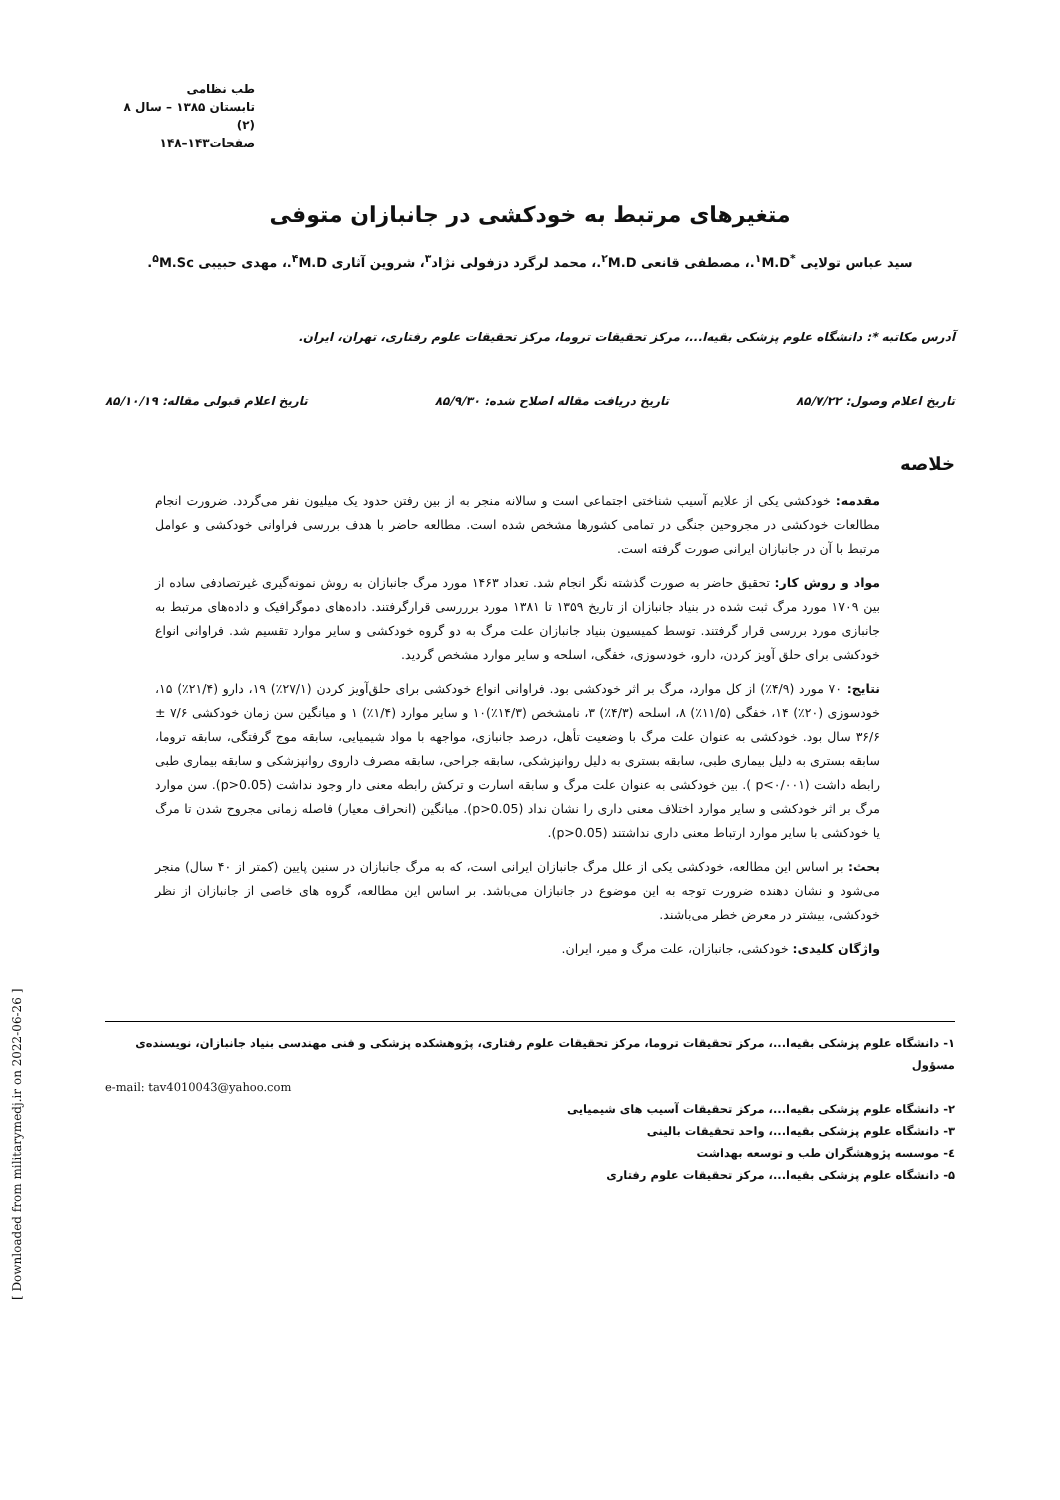طب نظامی
تابستان ۱۳۸۵ – سال ۸ (۲)
صفحات۱۴۳–۱۴۸
متغیرهای مرتبط به خودکشی در جانبازان متوفی
سید عباس تولایی <sup>*۱</sup>M.D.، مصطفی قانعی <sup>۲</sup>M.D.، محمد لرگرد دزفولی نژاد<sup>۳</sup>، شروین آثاری <sup>۴</sup>M.D.، مهدی حبیبی <sup>۵</sup>M.Sc.
آدرس مکاتبه *: دانشگاه علوم پزشکی بقیه‌ا...، مرکز تحقیقات تروما، مرکز تحقیقات علوم رفتاری، تهران، ایران.
تاریخ اعلام وصول: ۸۵/۷/۲۲ تاریخ دریافت مقاله اصلاح شده: ۸۵/۹/۳۰ تاریخ اعلام قبولی مقاله: ۸۵/۱۰/۱۹
خلاصه
مقدمه: خودکشی یکی از علایم آسیب شناختی اجتماعی است و سالانه منجر به از بین رفتن حدود یک میلیون نفر می‌گردد. ضرورت انجام مطالعات خودکشی در مجروحین جنگی در تمامی کشورها مشخص شده است. مطالعه حاضر با هدف بررسی فراوانی خودکشی و عوامل مرتبط با آن در جانبازان ایرانی صورت گرفته است.
مواد و روش کار: تحقیق حاضر به صورت گذشته نگر انجام شد. تعداد ۱۴۶۳ مورد مرگ جانبازان به روش نمونه‌گیری غیرتصادفی ساده از بین ۱۷۰۹ مورد مرگ ثبت شده در بنیاد جانبازان از تاریخ ۱۳۵۹ تا ۱۳۸۱ مورد برررسی قرارگرفتند. داده‌های دموگرافیک و داده‌های مرتبط به جانبازی مورد بررسی قرار گرفتند. توسط کمیسیون بنیاد جانبازان علت مرگ به دو گروه خودکشی و سایر موارد تقسیم شد. فراوانی انواع خودکشی برای حلق آویز کردن، دارو، خودسوزی، خفگی، اسلحه و سایر موارد مشخص گردید.
نتایج: ۷۰ مورد (۴/۹٪) از کل موارد، مرگ بر اثر خودکشی بود. فراوانی انواع خودکشی برای حلق‌آویز کردن (۲۷/۱٪) ۱۹، دارو (۲۱/۴٪) ۱۵، خودسوزی (۲۰٪) ۱۴، خفگی (۱۱/۵٪) ۸، اسلحه (۴/۳٪) ۳، نامشخص (۱۴/۳٪)۱۰ و سایر موارد (۱/۴٪) ۱ و میانگین سن زمان خودکشی ۷/۶ ± ۳۶/۶ سال بود. خودکشی به عنوان علت مرگ با وضعیت تأهل، درصد جانبازی، مواجهه با مواد شیمیایی، سابقه موج گرفتگی، سابقه تروما، سابقه بستری به دلیل بیماری طبی، سابقه بستری به دلیل روانپزشکی، سابقه جراحی، سابقه مصرف داروی روانپزشکی و سابقه بیماری طبی رابطه داشت (p<۰/۰۰۱ ). بین خودکشی به عنوان علت مرگ و سابقه اسارت و ترکش رابطه معنی دار وجود نداشت (p>0.05). سن موارد مرگ بر اثر خودکشی و سایر موارد اختلاف معنی داری را نشان نداد (p>0.05). میانگین (انحراف معیار) فاصله زمانی مجروح شدن تا مرگ یا خودکشی با سایر موارد ارتباط معنی داری نداشتند (p>0.05).
بحث: بر اساس این مطالعه، خودکشی یکی از علل مرگ جانبازان ایرانی است، که به مرگ جانبازان در سنین پایین (کمتر از ۴۰ سال) منجر می‌شود و نشان دهنده ضرورت توجه به این موضوع در جانبازان می‌باشد. بر اساس این مطالعه، گروه های خاصی از جانبازان از نظر خودکشی، بیشتر در معرض خطر می‌باشند.
واژگان کلیدی: خودکشی، جانبازان، علت مرگ و میر، ایران.
۱- دانشگاه علوم پزشکی بقیه‌ا...، مرکز تحقیقات تروما، مرکز تحقیقات علوم رفتاری، پژوهشکده پزشکی و فنی مهندسی بنیاد جانبازان، نویسنده‌ی مسؤول
e-mail: tav4010043@yahoo.com
۲- دانشگاه علوم پزشکی بقیه‌ا...، مرکز تحقیقات آسیب های شیمیایی
۳- دانشگاه علوم پزشکی بقیه‌ا...، واحد تحقیقات بالینی
٤- موسسه پژوهشگران طب و توسعه بهداشت
۵- دانشگاه علوم پزشکی بقیه‌ا...، مرکز تحقیقات علوم رفتاری
[ Downloaded from militarymedj.ir on 2022-06-26 ]